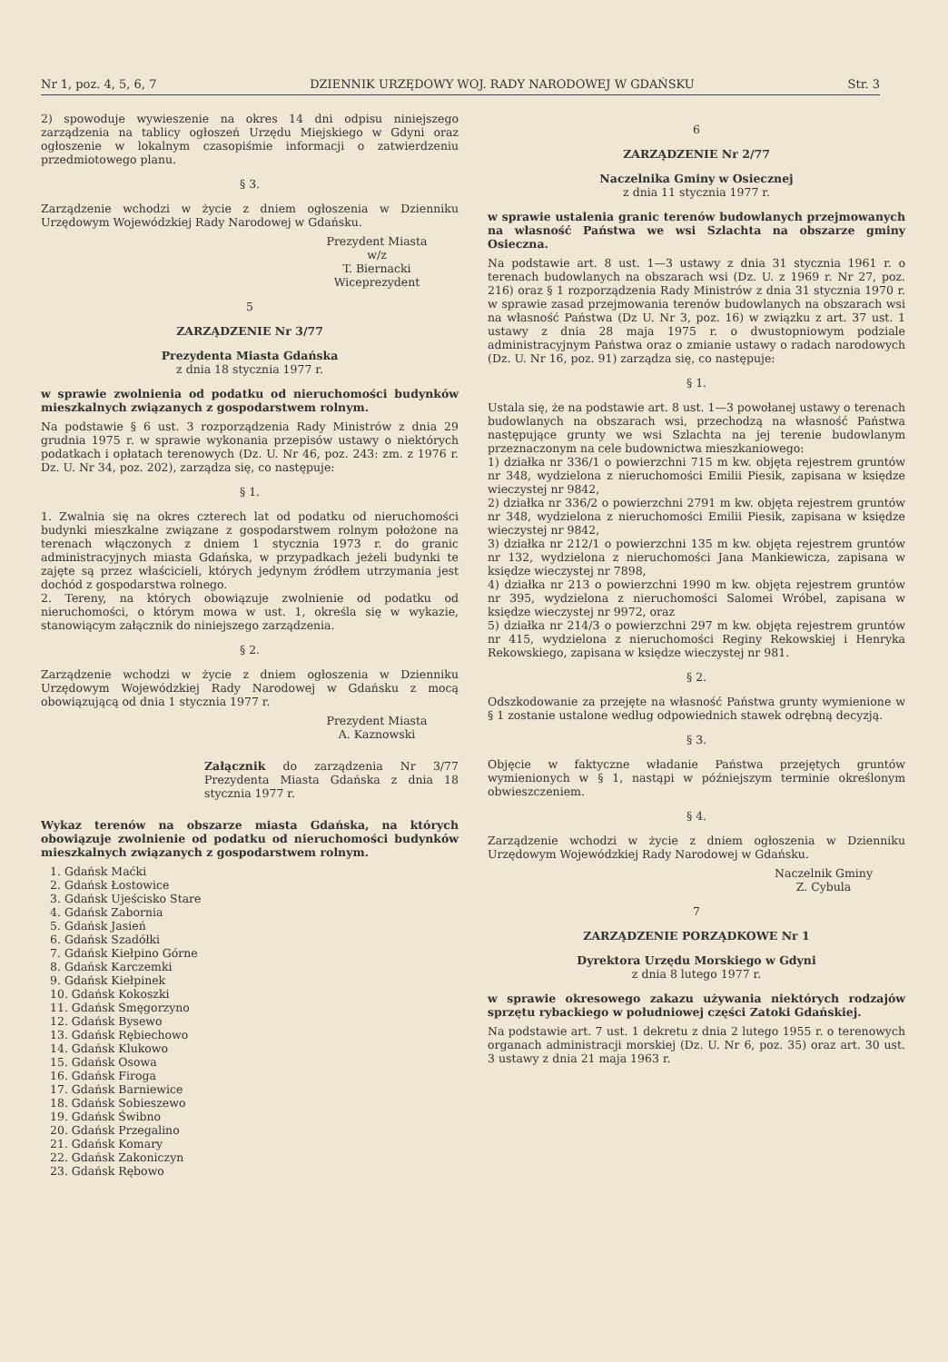Nr 1, poz. 4, 5, 6, 7 DZIENNIK URZĘDOWY WOJ. RADY NARODOWEJ W GDAŃSKU Str. 3
2) spowoduje wywieszenie na okres 14 dni odpisu niniejszego zarządzenia na tablicy ogłoszeń Urzędu Miejskiego w Gdyni oraz ogłoszenie w lokalnym czasopiśmie informacji o zatwierdzeniu przedmiotowego planu.
§ 3.
Zarządzenie wchodzi w życie z dniem ogłoszenia w Dzienniku Urzędowym Wojewódzkiej Rady Narodowej w Gdańsku.
Prezydent Miasta
w/z
T. Biernacki
Wiceprezydent
5
ZARZĄDZENIE Nr 3/77
Prezydenta Miasta Gdańska
z dnia 18 stycznia 1977 r.
w sprawie zwolnienia od podatku od nieruchomości budynków mieszkalnych związanych z gospodarstwem rolnym.
Na podstawie § 6 ust. 3 rozporządzenia Rady Ministrów z dnia 29 grudnia 1975 r. w sprawie wykonania przepisów ustawy o niektórych podatkach i opłatach terenowych (Dz. U. Nr 46, poz. 243: zm. z 1976 r. Dz. U. Nr 34, poz. 202), zarządza się, co następuje:
§ 1.
1. Zwalnia się na okres czterech lat od podatku od nieruchomości budynki mieszkalne związane z gospodarstwem rolnym położone na terenach włączonych z dniem 1 stycznia 1973 r. do granic administracyjnych miasta Gdańska, w przypadkach jeżeli budynki te zajęte są przez właścicieli, których jedynym źródłem utrzymania jest dochód z gospodarstwa rolnego.
2. Tereny, na których obowiązuje zwolnienie od podatku od nieruchomości, o którym mowa w ust. 1, określa się w wykazie, stanowiącym załącznik do niniejszego zarządzenia.
§ 2.
Zarządzenie wchodzi w życie z dniem ogłoszenia w Dzienniku Urzędowym Wojewódzkiej Rady Narodowej w Gdańsku z mocą obowiązującą od dnia 1 stycznia 1977 r.
Prezydent Miasta
A. Kaznowski
Załącznik do zarządzenia Nr 3/77 Prezydenta Miasta Gdańska z dnia 18 stycznia 1977 r.
Wykaz terenów na obszarze miasta Gdańska, na których obowiązuje zwolnienie od podatku od nieruchomości budynków mieszkalnych związanych z gospodarstwem rolnym.
1. Gdańsk Maćki
2. Gdańsk Łostowice
3. Gdańsk Ujeścisko Stare
4. Gdańsk Zabornia
5. Gdańsk Jasień
6. Gdańsk Szadółki
7. Gdańsk Kiełpino Górne
8. Gdańsk Karczemki
9. Gdańsk Kiełpinek
10. Gdańsk Kokoszki
11. Gdańsk Smęgorzyno
12. Gdańsk Bysewo
13. Gdańsk Rębiechowo
14. Gdańsk Klukowo
15. Gdańsk Osowa
16. Gdańsk Firoga
17. Gdańsk Barniewice
18. Gdańsk Sobieszewo
19. Gdańsk Świbno
20. Gdańsk Przegalino
21. Gdańsk Komary
22. Gdańsk Zakoniczyn
23. Gdańsk Rębowo
6
ZARZĄDZENIE Nr 2/77
Naczelnika Gminy w Osiecznej
z dnia 11 stycznia 1977 r.
w sprawie ustalenia granic terenów budowlanych przejmowanych na własność Państwa we wsi Szlachta na obszarze gminy Osieczna.
Na podstawie art. 8 ust. 1—3 ustawy z dnia 31 stycznia 1961 r. o terenach budowlanych na obszarach wsi (Dz. U. z 1969 r. Nr 27, poz. 216) oraz § 1 rozporządzenia Rady Ministrów z dnia 31 stycznia 1970 r. w sprawie zasad przejmowania terenów budowlanych na obszarach wsi na własność Państwa (Dz U. Nr 3, poz. 16) w związku z art. 37 ust. 1 ustawy z dnia 28 maja 1975 r. o dwustopniowym podziale administracyjnym Państwa oraz o zmianie ustawy o radach narodowych (Dz. U. Nr 16, poz. 91) zarządza się, co następuje:
§ 1.
Ustala się, że na podstawie art. 8 ust. 1—3 powołanej ustawy o terenach budowlanych na obszarach wsi, przechodzą na własność Państwa następujące grunty we wsi Szlachta na jej terenie budowlanym przeznaczonym na cele budownictwa mieszkaniowego:
1) działka nr 336/1 o powierzchni 715 m kw. objęta rejestrem gruntów nr 348, wydzielona z nieruchomości Emilii Piesik, zapisana w księdze wieczystej nr 9842,
2) działka nr 336/2 o powierzchni 2791 m kw. objęta rejestrem gruntów nr 348, wydzielona z nieruchomości Emilii Piesik, zapisana w księdze wieczystej nr 9842,
3) działka nr 212/1 o powierzchni 135 m kw. objęta rejestrem gruntów nr 132, wydzielona z nieruchomości Jana Mankiewicza, zapisana w księdze wieczystej nr 7898,
4) działka nr 213 o powierzchni 1990 m kw. objęta rejestrem gruntów nr 395, wydzielona z nieruchomości Salomei Wróbel, zapisana w księdze wieczystej nr 9972, oraz
5) działka nr 214/3 o powierzchni 297 m kw. objęta rejestrem gruntów nr 415, wydzielona z nieruchomości Reginy Rekowskiej i Henryka Rekowskiego, zapisana w księdze wieczystej nr 981.
§ 2.
Odszkodowanie za przejęte na własność Państwa grunty wymienione w § 1 zostanie ustalone według odpowiednich stawek odrębną decyzją.
§ 3.
Objęcie w faktyczne władanie Państwa przejętych gruntów wymienionych w § 1, nastąpi w późniejszym terminie określonym obwieszczeniem.
§ 4.
Zarządzenie wchodzi w życie z dniem ogłoszenia w Dzienniku Urzędowym Wojewódzkiej Rady Narodowej w Gdańsku.
Naczelnik Gminy
Z. Cybula
7
ZARZĄDZENIE PORZĄDKOWE Nr 1
Dyrektora Urzędu Morskiego w Gdyni
z dnia 8 lutego 1977 r.
w sprawie okresowego zakazu używania niektórych rodzajów sprzętu rybackiego w południowej części Zatoki Gdańskiej.
Na podstawie art. 7 ust. 1 dekretu z dnia 2 lutego 1955 r. o terenowych organach administracji morskiej (Dz. U. Nr 6, poz. 35) oraz art. 30 ust. 3 ustawy z dnia 21 maja 1963 r.